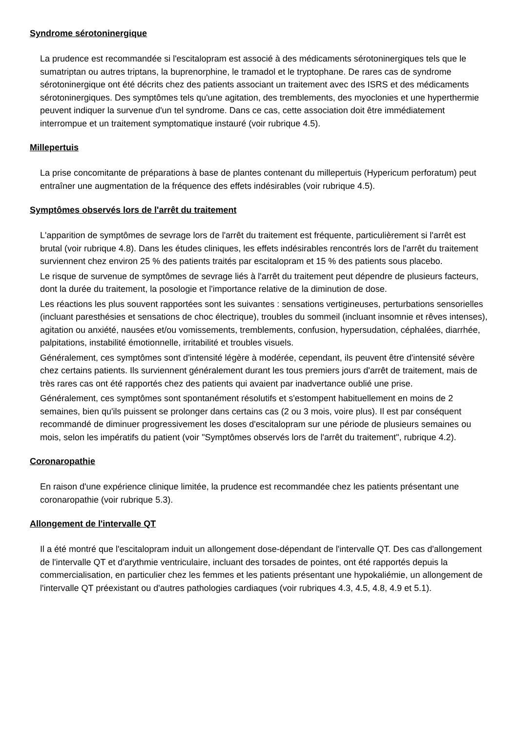Syndrome sérotoninergique
La prudence est recommandée si l'escitalopram est associé à des médicaments sérotoninergiques tels que le sumatriptan ou autres triptans, la buprenorphine, le tramadol et le tryptophane. De rares cas de syndrome sérotoninergique ont été décrits chez des patients associant un traitement avec des ISRS et des médicaments sérotoninergiques. Des symptômes tels qu'une agitation, des tremblements, des myoclonies et une hyperthermie peuvent indiquer la survenue d'un tel syndrome. Dans ce cas, cette association doit être immédiatement interrompue et un traitement symptomatique instauré (voir rubrique 4.5).
Millepertuis
La prise concomitante de préparations à base de plantes contenant du millepertuis (Hypericum perforatum) peut entraîner une augmentation de la fréquence des effets indésirables (voir rubrique 4.5).
Symptômes observés lors de l'arrêt du traitement
L'apparition de symptômes de sevrage lors de l'arrêt du traitement est fréquente, particulièrement si l'arrêt est brutal (voir rubrique 4.8). Dans les études cliniques, les effets indésirables rencontrés lors de l'arrêt du traitement surviennent chez environ 25 % des patients traités par escitalopram et 15 % des patients sous placebo.
Le risque de survenue de symptômes de sevrage liés à l'arrêt du traitement peut dépendre de plusieurs facteurs, dont la durée du traitement, la posologie et l'importance relative de la diminution de dose.
Les réactions les plus souvent rapportées sont les suivantes : sensations vertigineuses, perturbations sensorielles (incluant paresthésies et sensations de choc électrique), troubles du sommeil (incluant insomnie et rêves intenses), agitation ou anxiété, nausées et/ou vomissements, tremblements, confusion, hypersudation, céphalées, diarrhée, palpitations, instabilité émotionnelle, irritabilité et troubles visuels.
Généralement, ces symptômes sont d'intensité légère à modérée, cependant, ils peuvent être d'intensité sévère chez certains patients. Ils surviennent généralement durant les tous premiers jours d'arrêt de traitement, mais de très rares cas ont été rapportés chez des patients qui avaient par inadvertance oublié une prise.
Généralement, ces symptômes sont spontanément résolutifs et s'estompent habituellement en moins de 2 semaines, bien qu'ils puissent se prolonger dans certains cas (2 ou 3 mois, voire plus). Il est par conséquent recommandé de diminuer progressivement les doses d'escitalopram sur une période de plusieurs semaines ou mois, selon les impératifs du patient (voir "Symptômes observés lors de l'arrêt du traitement", rubrique 4.2).
Coronaropathie
En raison d'une expérience clinique limitée, la prudence est recommandée chez les patients présentant une coronaropathie (voir rubrique 5.3).
Allongement de l'intervalle QT
Il a été montré que l'escitalopram induit un allongement dose-dépendant de l'intervalle QT. Des cas d'allongement de l'intervalle QT et d'arythmie ventriculaire, incluant des torsades de pointes, ont été rapportés depuis la commercialisation, en particulier chez les femmes et les patients présentant une hypokaliémie, un allongement de l'intervalle QT préexistant ou d'autres pathologies cardiaques (voir rubriques 4.3, 4.5, 4.8, 4.9 et 5.1).